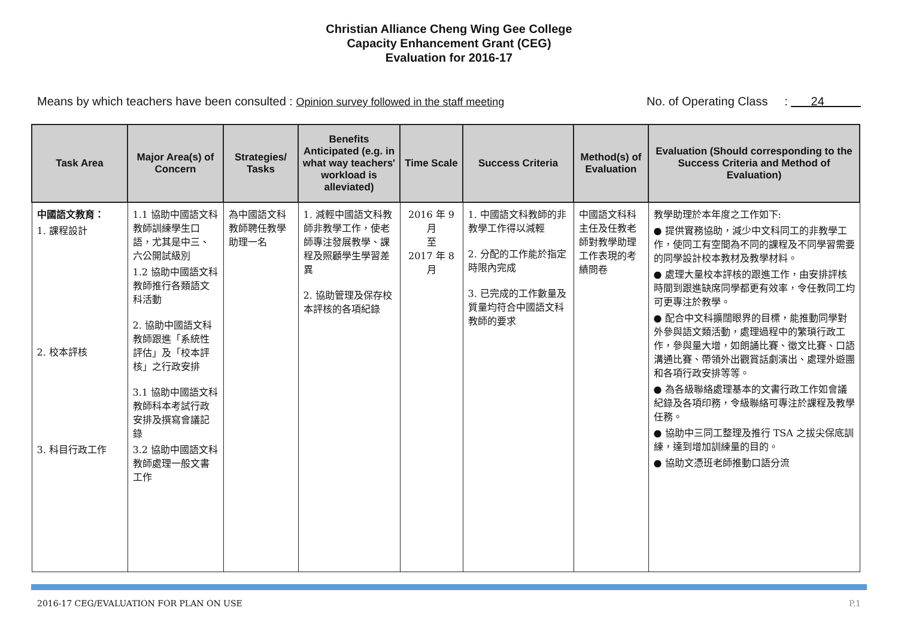Christian Alliance Cheng Wing Gee College
Capacity Enhancement Grant (CEG)
Evaluation for 2016-17
Means by which teachers have been consulted : Opinion survey followed in the staff meeting No. of Operating Class : 24
| Task Area | Major Area(s) of Concern | Strategies/ Tasks | Benefits Anticipated (e.g. in what way teachers' workload is alleviated) | Time Scale | Success Criteria | Method(s) of Evaluation | Evaluation (Should corresponding to the Success Criteria and Method of Evaluation) |
| --- | --- | --- | --- | --- | --- | --- | --- |
| 中國語文教育： 1. 課程設計 2. 校本評核 3. 科目行政工作 | 1.1 協助中國語文科教師訓練學生口語，尤其是中三、六公開試級別 1.2 協助中國語文科教師推行各類語文科活動 2. 協助中國語文科教師跟進「系統性評估」及「校本評核」之行政安排 3.1 協助中國語文科教師科本考試行政安排及撰寫會議記錄 3.2 協助中國語文科教師處理一般文書工作 | 為中國語文科教師聘任教學助理一名 | 1. 減輕中國語文科教師非教學工作，使老師專注發展教學、課程及照顧學生學習差異 2. 協助管理及保存校本評核的各項紀錄 | 2016 年 9 月 至 2017 年 8 月 | 1. 中國語文科教師的非教學工作得以減輕 2. 分配的工作能於指定時限內完成 3. 已完成的工作數量及質量均符合中國語文科教師的要求 | 中國語文科科主任及任教老師對教學助理工作表現的考績問卷 | 教學助理於本年度之工作如下: ● 提供實務協助，減少中文科同工的非教學工作，使同工有空間為不同的課程及不同學習需要的同學設計校本教材及教學材料。 ● 處理大量校本評核的跟進工作，由安排評核時間到跟進缺席同學都更有效率，令任教同工均可更專注於教學。 ● 配合中文科擴闊眼界的目標，能推動同學對外參與語文類活動，處理過程中的繁瑣行政工作，參與量大增，如朗誦比賽、徵文比賽、口語溝通比賽、帶領外出觀賞話劇演出、處理外遊團和各項行政安排等等。 ● 為各級聯絡處理基本的文書行政工作如會議紀錄及各項印務，令級聯絡可專注於課程及教學任務。 ● 協助中三同工整理及推行 TSA 之拔尖保底訓練，達到增加訓練量的目的。 ● 協助文憑班老師推動口語分流 |
2016-17 CEG/EVALUATION FOR PLAN ON USE P.1